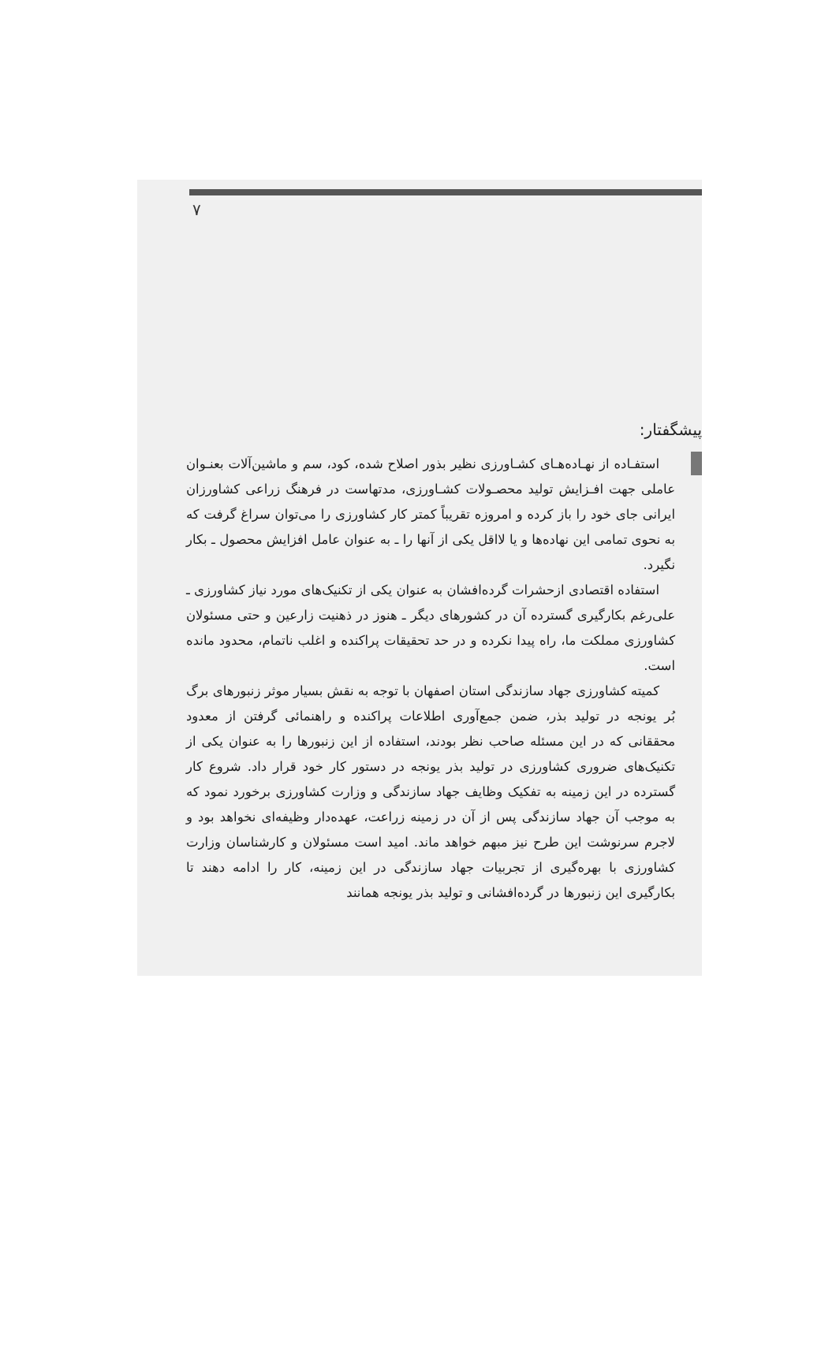۷
پیشگفتار:
استفـاده از نهـاده‌هـای کشـاورزی نظیر بذور اصلاح شده، کود، سم و ماشین‌آلات بعنـوان عاملی جهت افـزایش تولید محصـولات کشـاورزی، مدتهاست در فرهنگ زراعی کشاورزان ایرانی جای خود را باز کرده و امروزه تقریباً کمتر کار کشاورزی را می‌توان سراغ گرفت که به نحوی تمامی این نهاده‌ها و یا لااقل یکی از آنها را ـ به عنوان عامل افزایش محصول ـ بکار نگیرد.
استفاده اقتصادی ازحشرات گرده‌افشان به عنوان یکی از تکنیک‌های مورد نیاز کشاورزی ـ علی‌رغم بکارگیری گسترده آن در کشورهای دیگر ـ هنوز در ذهنیت زارعین و حتی مسئولان کشاورزی مملکت ما، راه پیدا نکرده و در حد تحقیقات پراکنده و اغلب ناتمام، محدود مانده است.
کمیته کشاورزی جهاد سازندگی استان اصفهان با توجه به نقش بسیار موثر زنبورهای برگ بُر یونجه در تولید بذر، ضمن جمع‌آوری اطلاعات پراکنده و راهنمائی گرفتن از معدود محققانی که در این مسئله صاحب نظر بودند، استفاده از این زنبورها را به عنوان یکی از تکنیک‌های ضروری کشاورزی در تولید بذر یونجه در دستور کار خود قرار داد. شروع کار گسترده در این زمینه به تفکیک وظایف جهاد سازندگی و وزارت کشاورزی برخورد نمود که به موجب آن جهاد سازندگی پس از آن در زمینه زراعت، عهده‌دار وظیفه‌ای نخواهد بود و لاجرم سرنوشت این طرح نیز مبهم خواهد ماند. امید است مسئولان و کارشناسان وزارت کشاورزی با بهره‌گیری از تجربیات جهاد سازندگی در این زمینه، کار را ادامه دهند تا بکارگیری این زنبورها در گرده‌افشانی و تولید بذر یونجه همانند